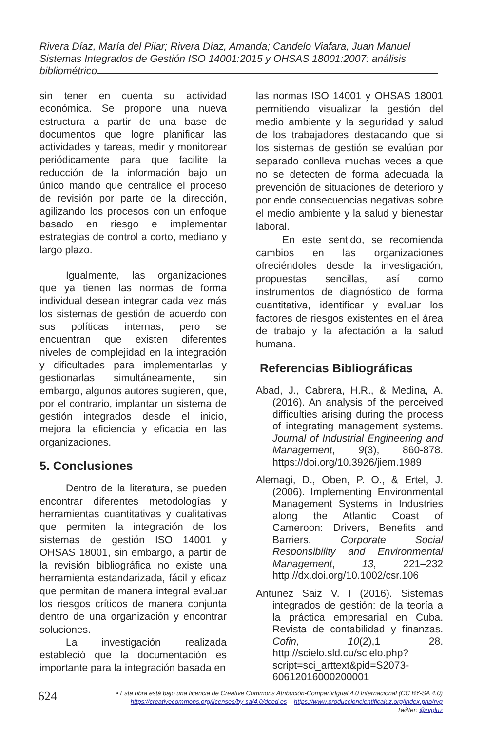Rivera Díaz, María del Pilar; Rivera Díaz, Amanda; Candelo Viafara, Juan Manuel
Sistemas Integrados de Gestión ISO 14001:2015 y OHSAS 18001:2007: análisis bibliométrico
sin tener en cuenta su actividad económica. Se propone una nueva estructura a partir de una base de documentos que logre planificar las actividades y tareas, medir y monitorear periódicamente para que facilite la reducción de la información bajo un único mando que centralice el proceso de revisión por parte de la dirección, agilizando los procesos con un enfoque basado en riesgo e implementar estrategias de control a corto, mediano y largo plazo.
Igualmente, las organizaciones que ya tienen las normas de forma individual desean integrar cada vez más los sistemas de gestión de acuerdo con sus políticas internas, pero se encuentran que existen diferentes niveles de complejidad en la integración y dificultades para implementarlas y gestionarlas simultáneamente, sin embargo, algunos autores sugieren, que, por el contrario, implantar un sistema de gestión integrados desde el inicio, mejora la eficiencia y eficacia en las organizaciones.
5. Conclusiones
Dentro de la literatura, se pueden encontrar diferentes metodologías y herramientas cuantitativas y cualitativas que permiten la integración de los sistemas de gestión ISO 14001 y OHSAS 18001, sin embargo, a partir de la revisión bibliográfica no existe una herramienta estandarizada, fácil y eficaz que permitan de manera integral evaluar los riesgos críticos de manera conjunta dentro de una organización y encontrar soluciones.
La investigación realizada estableció que la documentación es importante para la integración basada en
las normas ISO 14001 y OHSAS 18001 permitiendo visualizar la gestión del medio ambiente y la seguridad y salud de los trabajadores destacando que si los sistemas de gestión se evalúan por separado conlleva muchas veces a que no se detecten de forma adecuada la prevención de situaciones de deterioro y por ende consecuencias negativas sobre el medio ambiente y la salud y bienestar laboral.
En este sentido, se recomienda cambios en las organizaciones ofreciéndoles desde la investigación, propuestas sencillas, así como instrumentos de diagnóstico de forma cuantitativa, identificar y evaluar los factores de riesgos existentes en el área de trabajo y la afectación a la salud humana.
Referencias Bibliográficas
Abad, J., Cabrera, H.R., & Medina, A. (2016). An analysis of the perceived difficulties arising during the process of integrating management systems. Journal of Industrial Engineering and Management, 9(3), 860-878. https://doi.org/10.3926/jiem.1989
Alemagi, D., Oben, P. O., & Ertel, J. (2006). Implementing Environmental Management Systems in Industries along the Atlantic Coast of Cameroon: Drivers, Benefits and Barriers. Corporate Social Responsibility and Environmental Management, 13, 221–232 http://dx.doi.org/10.1002/csr.106
Antunez Saiz V. I (2016). Sistemas integrados de gestión: de la teoría a la práctica empresarial en Cuba. Revista de contabilidad y finanzas. Cofin, 10(2),1 28. http://scielo.sld.cu/scielo.php?script=sci_arttext&pid=S2073-60612016000200001
624
• Esta obra está bajo una licencia de Creative Commons Atribución-CompartirIgual 4.0 Internacional (CC BY-SA 4.0)
https://creativecommons.org/licenses/by-sa/4.0/deed.es https://www.produccioncientificaluz.org/index.php/rvg
Twitter: @rvgluz